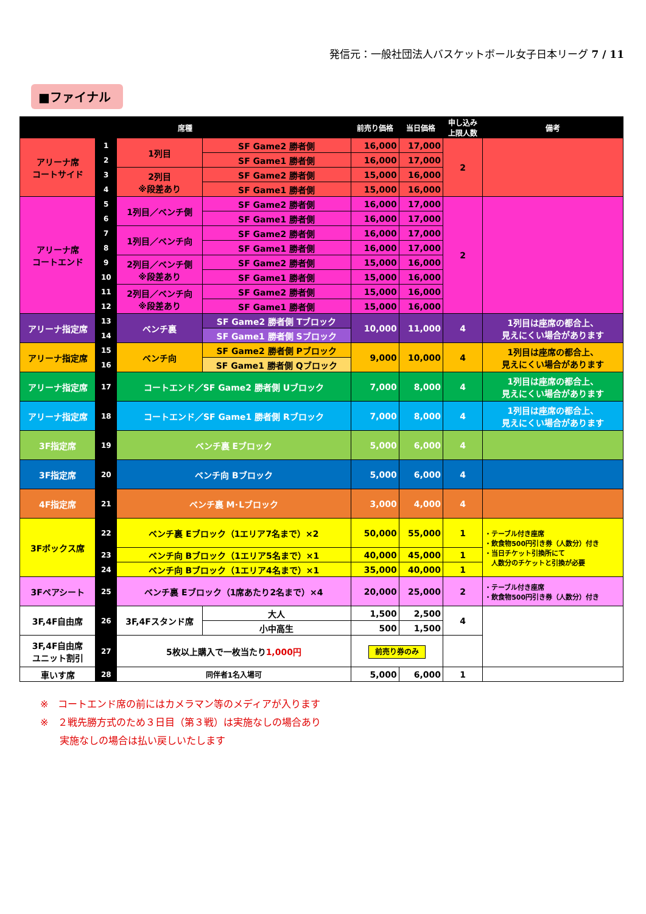発信元：一般社団法人バスケットボール女子日本リーグ 7 / 11
■ファイナル
| 席種 | | | | 前売り価格 | 当日価格 | 申し込み 上限人数 | 備考 |
| --- | --- | --- | --- | --- | --- | --- | --- |
| アリーナ席 コートサイド | 1 | 1列目 | SF Game2 勝者側 | 16,000 | 17,000 | 2 | |
| | 2 | | SF Game1 勝者側 | 16,000 | 17,000 | | |
| | 3 | 2列目 ※段差あり | SF Game2 勝者側 | 15,000 | 16,000 | | |
| | 4 | | SF Game1 勝者側 | 15,000 | 16,000 | | |
| アリーナ席 コートエンド | 5 | 1列目／ベンチ側 | SF Game2 勝者側 | 16,000 | 17,000 | 2 | |
| | 6 | | SF Game1 勝者側 | 16,000 | 17,000 | | |
| | 7 | 1列目／ベンチ向 | SF Game2 勝者側 | 16,000 | 17,000 | | |
| | 8 | | SF Game1 勝者側 | 16,000 | 17,000 | | |
| | 9 | 2列目／ベンチ側 ※段差あり | SF Game2 勝者側 | 15,000 | 16,000 | | |
| | 10 | | SF Game1 勝者側 | 15,000 | 16,000 | | |
| | 11 | 2列目／ベンチ向 ※段差あり | SF Game2 勝者側 | 15,000 | 16,000 | | |
| | 12 | | SF Game1 勝者側 | 15,000 | 16,000 | | |
| アリーナ指定席 | 13 | ベンチ裏 | SF Game2 勝者側 Tブロック | 10,000 | 11,000 | 4 | 1列目は座席の都合上、 見えにくい場合があります |
| | 14 | | SF Game1 勝者側 Sブロック | | | | |
| アリーナ指定席 | 15 | ベンチ向 | SF Game2 勝者側 Pブロック | 9,000 | 10,000 | 4 | 1列目は座席の都合上、 見えにくい場合があります |
| | 16 | | SF Game1 勝者側 Qブロック | | | | |
| アリーナ指定席 | 17 | コートエンド／SF Game2 勝者側 Uブロック | | 7,000 | 8,000 | 4 | 1列目は座席の都合上、 見えにくい場合があります |
| アリーナ指定席 | 18 | コートエンド／SF Game1 勝者側 Rブロック | | 7,000 | 8,000 | 4 | 1列目は座席の都合上、 見えにくい場合があります |
| 3F指定席 | 19 | ベンチ裏 Eブロック | | 5,000 | 6,000 | 4 | |
| 3F指定席 | 20 | ベンチ向 Bブロック | | 5,000 | 6,000 | 4 | |
| 4F指定席 | 21 | ベンチ裏 M･Lブロック | | 3,000 | 4,000 | 4 | |
| 3Fボックス席 | 22 | ベンチ裏 Eブロック（1エリア7名まで）×2 | | 50,000 | 55,000 | 1 | ・テーブル付き座席 ・飲食物500円引き券（人数分）付き ・当日チケット引換所にて 人数分のチケットと引換が必要 |
| | 23 | ベンチ向 Bブロック（1エリア5名まで）×1 | | 40,000 | 45,000 | 1 | |
| | 24 | ベンチ向 Bブロック（1エリア4名まで）×1 | | 35,000 | 40,000 | 1 | |
| 3Fペアシート | 25 | ベンチ裏 Eブロック（1席あたり2名まで）×4 | | 20,000 | 25,000 | 2 | ・テーブル付き座席 ・飲食物500円引き券（人数分）付き |
| 3F,4F自由席 | 26 | 3F,4Fスタンド席 | 大人 | 1,500 | 2,500 | 4 | |
| | | | 小中高生 | 500 | 1,500 | | |
| 3F,4F自由席 ユニット割引 | 27 | 5枚以上購入で一枚当たり 1,000円 | | 前売り券のみ | | | |
| 車いす席 | 28 | 同伴者1名入場可 | | 5,000 | 6,000 | 1 | |
※　コートエンド席の前にはカメラマン等のメディアが入ります
※　２戦先勝方式のため３日目（第３戦）は実施なしの場合あり
　　実施なしの場合は払い戻しいたします